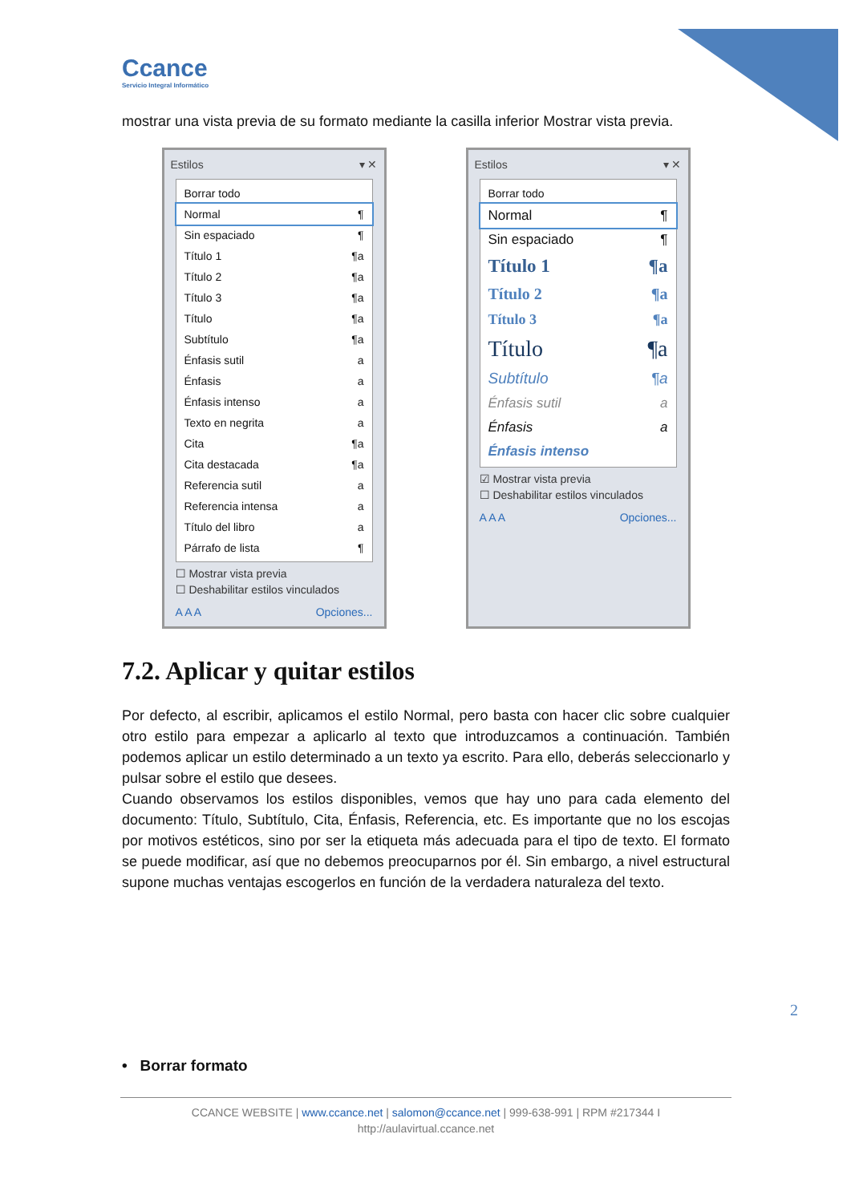Ccance
Servicio Integral Informático
mostrar una vista previa de su formato mediante la casilla inferior Mostrar vista previa.
Estilos ▾ ✕
Borrar todo
Normal ¶
Sin espaciado ¶
Título 1 ¶a
Título 2 ¶a
Título 3 ¶a
Título ¶a
Subtítulo ¶a
Énfasis sutil a
Énfasis a
Énfasis intenso a
Texto en negrita a
Cita ¶a
Cita destacada ¶a
Referencia sutil a
Referencia intensa a
Título del libro a
Párrafo de lista ¶
☐ Mostrar vista previa
☐ Deshabilitar estilos vinculados
A A A Opciones...
Estilos ▾ ✕
Borrar todo
Normal ¶
Sin espaciado ¶
Título 1 ¶a
Título 2 ¶a
Título 3 ¶a
Título ¶a
Subtítulo ¶a
Énfasis sutil a
Énfasis a
Énfasis intenso
☑ Mostrar vista previa
☐ Deshabilitar estilos vinculados
A A A Opciones...
7.2. Aplicar y quitar estilos
Por defecto, al escribir, aplicamos el estilo Normal, pero basta con hacer clic sobre cualquier otro estilo para empezar a aplicarlo al texto que introduzcamos a continuación. También podemos aplicar un estilo determinado a un texto ya escrito. Para ello, deberás seleccionarlo y pulsar sobre el estilo que desees.
Cuando observamos los estilos disponibles, vemos que hay uno para cada elemento del documento: Título, Subtítulo, Cita, Énfasis, Referencia, etc. Es importante que no los escojas por motivos estéticos, sino por ser la etiqueta más adecuada para el tipo de texto. El formato se puede modificar, así que no debemos preocuparnos por él. Sin embargo, a nivel estructural supone muchas ventajas escogerlos en función de la verdadera naturaleza del texto.
2
• Borrar formato
CCANCE WEBSITE | www.ccance.net | salomon@ccance.net | 999-638-991 | RPM #217344 I
http://aulavirtual.ccance.net